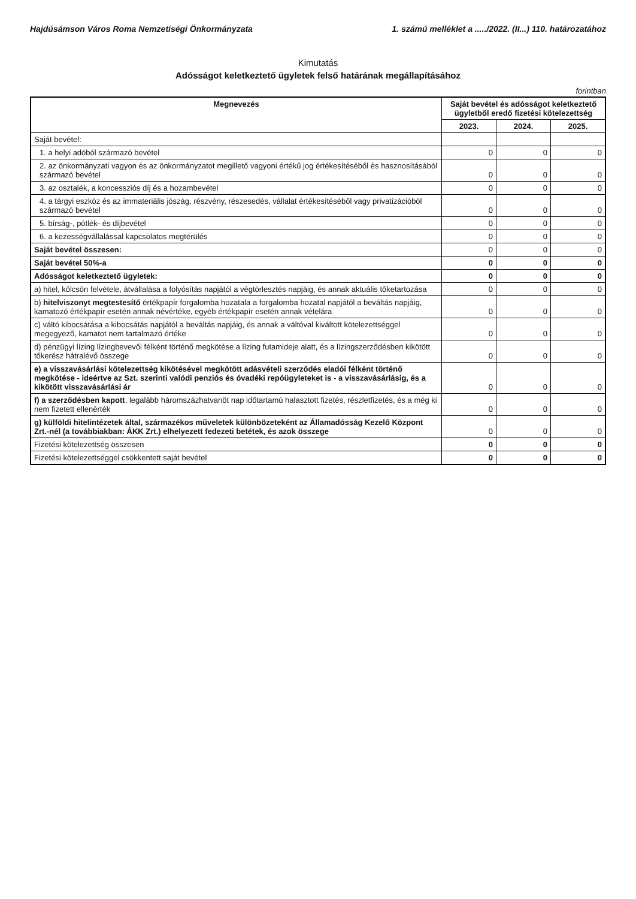Hajdúsámson Város Roma Nemzetiségi Önkormányzata 1. számú melléklet a ...../2022. (II...) 110. határozatához
Kimutatás
Adósságot keletkeztető ügyletek felső határának megállapításához
forintban
| Megnevezés | Saját bevétel és adósságot keletkeztető ügyletből eredő fizetési kötelezettség | | |
| --- | --- | --- | --- |
| | 2023. | 2024. | 2025. |
| Saját bevétel: | | | |
| 1. a helyi adóból származó bevétel | 0 | 0 | 0 |
| 2. az önkormányzati vagyon és az önkormányzatot megillető vagyoni értékű jog értékesítéséből és hasznosításából származó bevétel | 0 | 0 | 0 |
| 3. az osztalék, a koncessziós díj és a hozambevétel | 0 | 0 | 0 |
| 4. a tárgyi eszköz és az immateriális jószág, részvény, részesedés, vállalat értékesítéséből vagy privatizációból származó bevétel | 0 | 0 | 0 |
| 5. bírság-, pótlék- és díjbevétel | 0 | 0 | 0 |
| 6. a kezességvállalással kapcsolatos megtérülés | 0 | 0 | 0 |
| Saját bevétel összesen: | 0 | 0 | 0 |
| Saját bevétel 50%-a | 0 | 0 | 0 |
| Adósságot keletkeztető ügyletek: | 0 | 0 | 0 |
| a) hitel, kölcsön felvétele, átvállalása a folyósítás napjától a végtörlesztés napjáig, és annak aktuális tőketartozása | 0 | 0 | 0 |
| b) hitelviszonyt megtestesítő értékpapír forgalomba hozatala a forgalomba hozatal napjától a beváltás napjáig, kamatozó értékpapír esetén annak névértéke, egyéb értékpapír esetén annak vételára | 0 | 0 | 0 |
| c) váltó kibocsátása a kibocsátás napjától a beváltás napjáig, és annak a váltóval kiváltott kötelezettséggel megegyező, kamatot nem tartalmazó értéke | 0 | 0 | 0 |
| d) pénzügyi lízing lízingbevevői félként történő megkötése a lízing futamideje alatt, és a lízingszerződésben kikötött tőkerész hátralévő összege | 0 | 0 | 0 |
| e) a visszavásárlási kötelezettség kikötésével megkötött adásvételi szerződés eladói félként történő megkötése - ideértve az Szt. szerinti valódi penziós és óvadéki repóügyleteket is - a visszavásárlásig, és a kikötött visszavásárlási ár | 0 | 0 | 0 |
| f) a szerződésben kapott , legalább háromszázhatvanöt nap időtartamú halasztott fizetés, részletfizetés, és a még ki nem fizetett ellenérték | 0 | 0 | 0 |
| g) külföldi hitelintézetek által, származékos műveletek különbözeteként az Államadósság Kezelő Központ Zrt.-nél (a továbbiakban: ÁKK Zrt.) elhelyezett fedezeti betétek, és azok összege | 0 | 0 | 0 |
| Fizetési kötelezettség összesen | 0 | 0 | 0 |
| Fizetési kötelezettséggel csökkentett saját bevétel | 0 | 0 | 0 |